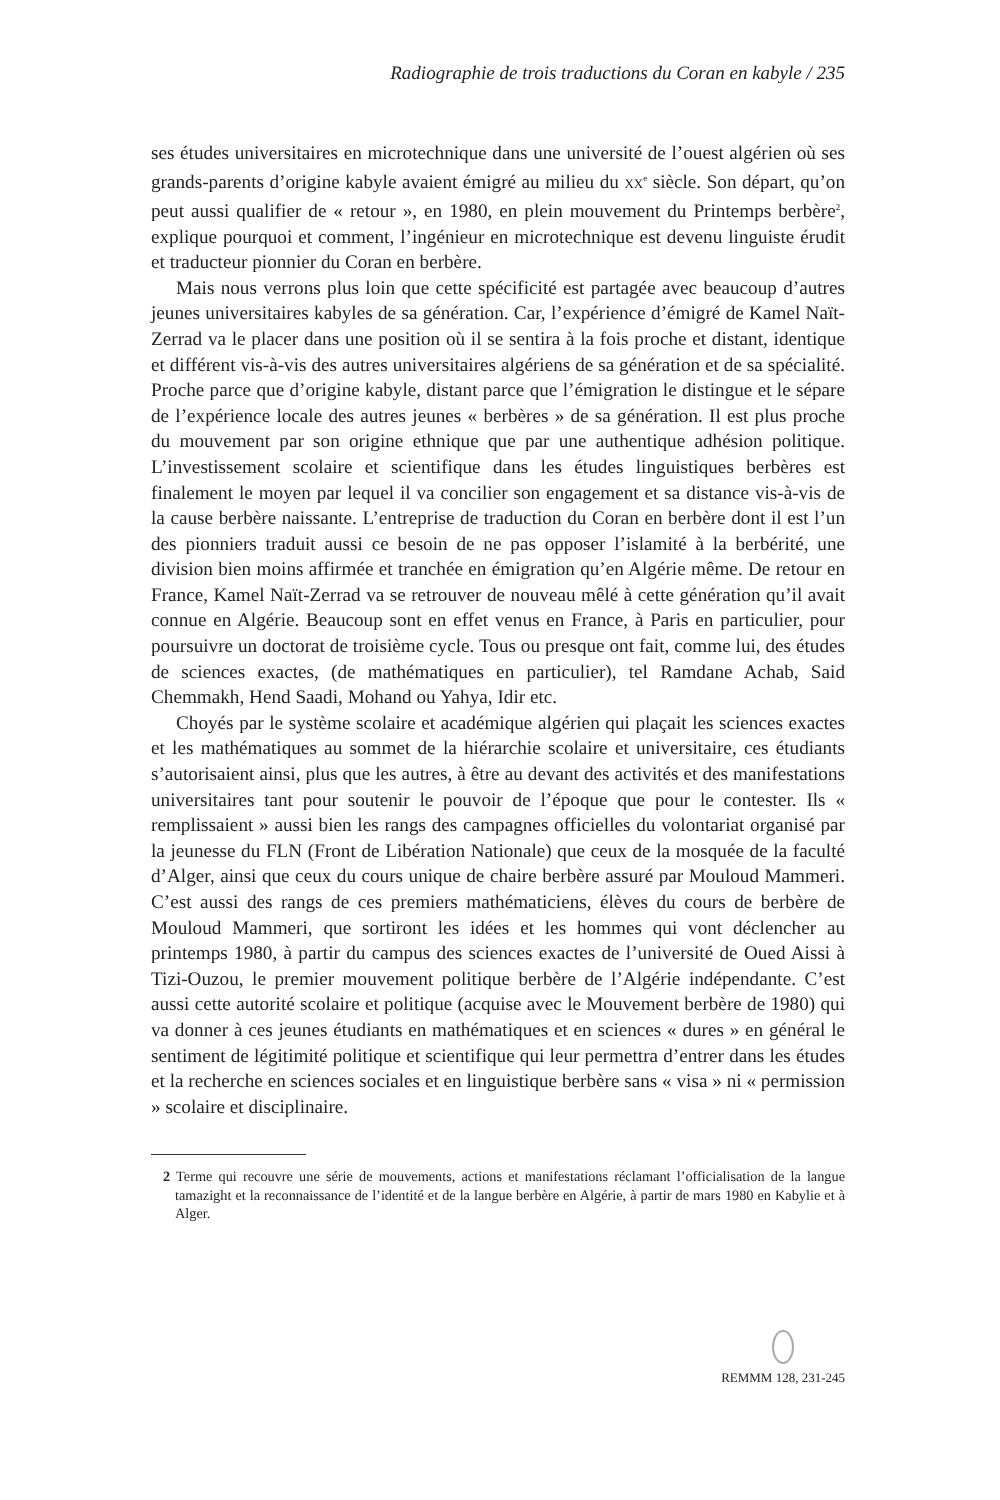Radiographie de trois traductions du Coran en kabyle / 235
ses études universitaires en microtechnique dans une université de l’ouest algérien où ses grands-parents d’origine kabyle avaient émigré au milieu du xx<sup>e</sup> siècle. Son départ, qu’on peut aussi qualifier de « retour », en 1980, en plein mouvement du Printemps berbère<sup>2</sup>, explique pourquoi et comment, l’ingénieur en microtechnique est devenu linguiste érudit et traducteur pionnier du Coran en berbère.
Mais nous verrons plus loin que cette spécificité est partagée avec beaucoup d’autres jeunes universitaires kabyles de sa génération. Car, l’expérience d’émigré de Kamel Naït-Zerrad va le placer dans une position où il se sentira à la fois proche et distant, identique et différent vis-à-vis des autres universitaires algériens de sa génération et de sa spécialité. Proche parce que d’origine kabyle, distant parce que l’émigration le distingue et le sépare de l’expérience locale des autres jeunes « berbères » de sa génération. Il est plus proche du mouvement par son origine ethnique que par une authentique adhésion politique. L’investissement scolaire et scientifique dans les études linguistiques berbères est finalement le moyen par lequel il va concilier son engagement et sa distance vis-à-vis de la cause berbère naissante. L’entreprise de traduction du Coran en berbère dont il est l’un des pionniers traduit aussi ce besoin de ne pas opposer l’islamité à la berbérité, une division bien moins affirmée et tranchée en émigration qu’en Algérie même. De retour en France, Kamel Naït-Zerrad va se retrouver de nouveau mêlé à cette génération qu’il avait connue en Algérie. Beaucoup sont en effet venus en France, à Paris en particulier, pour poursuivre un doctorat de troisième cycle. Tous ou presque ont fait, comme lui, des études de sciences exactes, (de mathématiques en particulier), tel Ramdane Achab, Said Chemmakh, Hend Saadi, Mohand ou Yahya, Idir etc.
Choyés par le système scolaire et académique algérien qui plaçait les sciences exactes et les mathématiques au sommet de la hiérarchie scolaire et universitaire, ces étudiants s’autorisaient ainsi, plus que les autres, à être au devant des activités et des manifestations universitaires tant pour soutenir le pouvoir de l’époque que pour le contester. Ils « remplissaient » aussi bien les rangs des campagnes officielles du volontariat organisé par la jeunesse du FLN (Front de Libération Nationale) que ceux de la mosquée de la faculté d’Alger, ainsi que ceux du cours unique de chaire berbère assuré par Mouloud Mammeri. C’est aussi des rangs de ces premiers mathématiciens, élèves du cours de berbère de Mouloud Mammeri, que sortiront les idées et les hommes qui vont déclencher au printemps 1980, à partir du campus des sciences exactes de l’université de Oued Aissi à Tizi-Ouzou, le premier mouvement politique berbère de l’Algérie indépendante. C’est aussi cette autorité scolaire et politique (acquise avec le Mouvement berbère de 1980) qui va donner à ces jeunes étudiants en mathématiques et en sciences « dures » en général le sentiment de légitimité politique et scientifique qui leur permettra d’entrer dans les études et la recherche en sciences sociales et en linguistique berbère sans « visa » ni « permission » scolaire et disciplinaire.
2 Terme qui recouvre une série de mouvements, actions et manifestations réclamant l’officialisation de la langue tamazight et la reconnaissance de l’identité et de la langue berbère en Algérie, à partir de mars 1980 en Kabylie et à Alger.
REMMM 128, 231-245